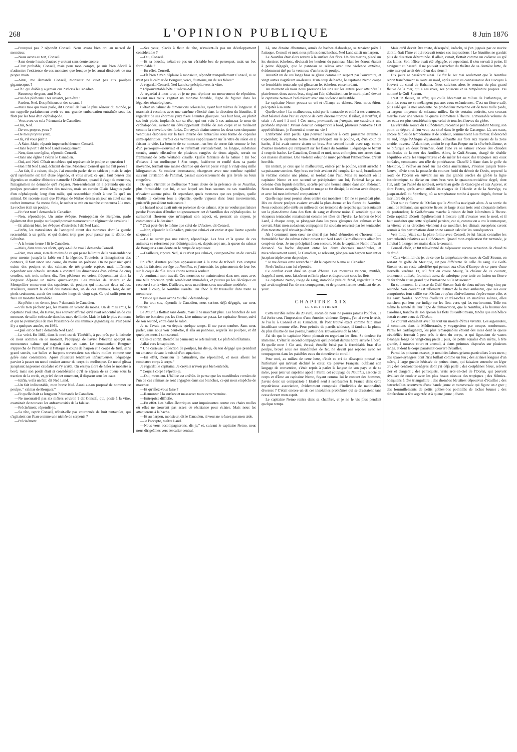268 L'OPINION PUBLIQUE 8 Juin 1876
—Pourquoi pas ? répondit Conseil. Nous avons bien cru au narwal de monsieur.
—Nous avons eu tort, Conseil.
—Sans doute ! mais d'autres y croient sans doute encore.
—C'est probable, Conseil, mais pour mon compte, je suis bien décidé à n'admettre l'existence de ces monstres que lorsque je les aurai disséqués de ma propre main.
—Ainsi, me demanda Conseil, monsieur ne croit pas aux poulpes gigantesques ?
—Eh ! qui diable y a jamais cru ? s'écria le Canadien.
—Beaucoup de gens, ami Ned.
—Pas des pêcheurs. Des savants, peut-être !
—Pardon, Ned. Des pêcheurs et des savants !
—Mais moi qui vous parle, dit Conseil de l'air le plus sérieux du monde, je me rappelle parfaitement avoir vu une grande embarcation entraînée sous les flots par les bras d'un céphalopode.
—Vous avez vu cela ? demanda le Canadien.
—Oui, Ned.
—De vos propres yeux ?
—De mes propres yeux.
—Où, s'il vous plaît ?
—A Saint-Malo, répartit imperturbablement Conseil.
—Dans le port ? dit Ned Land ironiquement.
—Non, dans une église, répondit Conseil.
—Dans une église ! s'écria le Canadien.
—Oui, ami Ned. C'était un tableau qui représentait le poulpe en question !
—Bon ! fit Ned Land, éclatant de rire. Monsieur Conseil qui me fait poser !
—Au fait, il a raison, dis-je. J'ai entendu parler de ce tableau ; mais le sujet qu'il représente est tiré d'une légende, et vous savez ce qu'il faut penser des légendes en matière d'histoire naturelle ! D'ailleurs, quand il s'agit de monstres, l'imagination ne demande qu'à s'égarer. Non-seulement on a prétendu que ces poulpes pouvaient entraîner des navires, mais un certain Olaüs Magnus parle d'un céphalopode, long d'un mille, qui ressemblait plutôt à une île qu'à un animal. On raconte aussi que l'évêque de Nidros dressa un jour un autel sur un rocher immense. Sa messe finie, le rocher se mit en marche et retourna à la mer. Le rocher était un poulpe.
—Et c'est tout ? demanda le Canadien.
—Non, répondis-je. Un autre évêque, Pontoppidan de Berghem, parle également d'un poulpe sur lequel pouvait manœuvrer un régiment de cavalerie !
—Ils allaient bien, les évêques d'autrefois ! dit Ned Land.
—Enfin, les naturalistes de l'antiquité citent des monstres dont la gueule ressemblait à un golfe, et qui étaient trop gros pour passer par le détroit de Gibraltar.
—A la bonne heure ! fit le Canadien.
—Mais, dans tous ces récits, qu'y a-t-il de vrai ? demanda Conseil.
—Rien, mes amis, rien du moins de ce qui passe la limite de la vraisemblance pour monter jusqu'à la fable ou à la légende. Toutefois, à l'imagination des conteurs, il faut sinon une cause, du moins un prétexte. On ne peut nier qu'il existe des poulpes et des calmars de très-grande espèce, mais inférieurs cependant aux cétacés. Aristote a constaté les dimensions d'un calmar de cinq coudées, soit trois mètres dix. Nos pêcheurs en voient fréquemment dont la longueur dépasse un mètre quatre-vingts. Les musées de Trieste et de Montpellier conservent des squelettes de poulpes qui mesurent deux mètres. D'ailleurs, suivant le calcul des naturalistes, un de ces animaux, long de six pieds seulement, aurait des tentacules longs de vingt-sept. Ce qui suffit pour en faire un monstre formidable.
—En pêche-t-on de nos jours ? demanda le Canadien.
—S'ils n'en pêchent pas, les marins en voient du moins. Un de mes amis, le capitaine Paul Bos, du Havre, m'a souvent affirmé qu'il avait rencontré un de ces monstres de taille colossale dans les mers de l'Inde. Mais le fait le plus étonnant et qui ne permet plus de nier l'existence de ces animaux gigantesques, s'est passé il y a quelques années, en 1861.
—Quel est ce fait ? demanda Ned Land.
—Le voici. En 1861, dans le nord-est de Ténériffe, à peu près par la latitude où nous sommes en ce moment, l'équipage de l'aviso l'Alecton aperçut un monstrueux calmar qui nageait dans ses eaux. Le commandant Bouguer s'approcha de l'animal, et il l'attaqua à coups de harpon et à coups de fusil, sans grand succès, car balles et harpons traversaient ses chairs molles comme une gelée sans consistance. Après plusieurs tentatives infructueuses, l'équipage parvint à passer un nœud coulant autour du corps du mollusque. Ce nœud glissa jusqu'aux nageoires caudales et s'y arrêta. On essaya alors de haler le monstre à bord, mais son poids était si considérable qu'il se sépara de sa queue sous la traction de la corde, et, privé de cet ornement, il disparut sous les eaux.
—Enfin, voilà un fait, dit Ned Land.
—Un fait indiscutable, mon brave Ned. Aussi a-t-on proposé de nommer ce poulpe, " calmar de Bouguer."
—Et quelle était sa longueur ? demanda le Canadien.
—Ne mesurait-il pas six mètres environ ? dit Conseil, qui, posté à la vitre, examinait de nouveau les anfractuosités de la falaise.
—Précisément, répondis-je.
—Sa tête, reprit Conseil, n'était-elle pas couronnée de huit tentacules, qui s'agitaient sur l'eau comme une nichée de serpents ?
—Précisément.
—Ses yeux, placés à fleur de tête, n'avaient-ils pas un développement considérable ?
—Oui, Conseil.
—Et sa bouche, n'était-ce pas un véritable bec de perroquet, mais un bec formidable ?
—En effet, Conseil.
—Eh bien ! n'en déplaise à monsieur, répondit tranquillement Conseil, si ce n'est pas le calmar de Bouguer, voici, du moins, un de ses frères."
Je regardai Conseil. Ned Land se précipita vers la vitre.
" L'épouvantable bête !" s'écria-t-il.
Je regardai à mon tour, et je ne pus réprimer un mouvement de répulsion. Devant mes yeux s'agitait un monstre horrible, digne de figurer dans les légendes tératologiques.
C'était un calmar de dimensions colossales, ayant huit mètres de longueur. Il marchait à reculons avec une extrême vélocité dans la direction du Nautilus. Il regardait de ses énormes yeux fixes à teintes glauques. Ses huit bras, ou plutôt ses huit pieds, implantés sur sa tête, qui ont valu à ces animaux le nom de céphalopodes, avaient un développement double de son corps et se tordaient comme la chevelure des furies. On voyait distinctement les deux cent cinquante ventouses disposées sur la face interne des tentacules sous forme de capsules semi-sphériques. Parfois ces ventouses s'appliquaient sur la vitre du salon en y faisant le vide. La bouche de ce monstre—un bec de corne fait comme le bec d'un perroquet—s'ouvrait et se refermait verticalement. Sa langue, substance cornée, armée elle-même de plusieurs rangées de dents aiguës, sortait en frémissant de cette véritable cisaille. Quelle fantaisie de la nature ! Un bec d'oiseau à un mollusque ! Son corps, fusiforme et renflé dans sa partie moyenne, formait une masse charnue qui devait peser vingt à vingt-cinq mille kilogrammes. Sa couleur inconstante, changeant avec une extrême rapidité suivant l'irritation de l'animal, passait successivement du gris livide au brun rougeâtre.
De quoi s'irritait ce mollusque ? Sans doute de la présence de ce Nautilus, plus formidable que lui, et sur lequel ses bras suceurs ou ses mandibules n'avaient aucune prise. Et cependant, quels monstres que ces poulpes, quelle vitalité le créateur leur a départie, quelle vigueur dans leurs mouvements, puisqu'ils possèdent trois cœurs !
Le hasard nous avait mis en présence de ce calmar, et je ne voulus pas laisser perdre l'occasion d'étudier soigneusement cet échantillon des céphalopodes. Je surmontai l'horreur que m'inspirait son aspect, et, prenant un crayon, je commençai à le dessiner.
" C'est peut-être le même que celui de l'Alecton, dit Conseil.
—Non, répondit le Canadien, puisque celui-ci est entier et que l'autre a perdu sa queue !
—Ce ne serait pas une raison, répondis-je. Les bras et la queue de ces animaux se reforment par rédintégration, et, depuis sept ans, la queue du calmar de Bouguer a sans doute eu le temps de repousser.
—D'ailleurs, riposta Ned, si ce n'est pas celui-ci, c'est peut-être un de ceux-là !"
En effet, d'autres poulpes apparaissaient à la vitre de tribord. J'en comptai sept. Ils faisaient cortége au Nautilus, et j'entendais les grincements de leur bec sur la coque de tôle. Nous étions servis à souhait.
Je continuai mon travail. Ces monstres se maintenaient dans nos eaux avec une telle précision qu'ils semblaient immobiles, et j'aurais pu les décalquer en raccourci sur la vitre. D'ailleurs, nous marchions sous une allure modérée.
Tout à coup, le Nautilus s'arrêta. Un choc le fit tressaillir dans toute sa membrure.
" Est-ce que nous avons touché ? demandai-je.
—En tout cas, répondit le Canadien, nous serions déjà dégagés, car nous flottons."
Le Nautilus flottait sans doute, mais il ne marchait plus. Les branches de son hélice ne battaient pas les flots. Une minute se passa. Le capitaine Nemo, suivi de son second, entra dans le salon.
Je ne l'avais pas vu depuis quelque temps. Il me parut sombre. Sans nous parler, sans nous voir peut-être, il alla au panneau, regarda les poulpes, et dit quelques mots à son second.
Celui-ci sortit. Bientôt les panneaux se refermèrent. Le plafond s'illumina.
J'allai vers le capitaine.
" Une curieuse collection de poulpes, lui dis-je, du ton dégagé que prendrait un amateur devant le cristal d'un aquarium.
—En effet, monsieur le naturaliste, me répondit-il, et nous allons les combattre corps à corps."
Je regardai le capitaine. Je croyais n'avoir pas bien entendu.
" Corps à corps ! répétai-je.
—Oui, monsieur. L'hélice est arrêtée. Je pense que les mandibules cornées de l'un de ces calmars se sont engagées dans ses branches, ce qui nous empêche de marcher.
—Et qu'allez-vous faire ?
—Remonter à la surface et massacrer toute cette vermine.
—Entreprise difficile.
—En effet. Les balles électriques sont impuissantes contre ces chairs molles où elles ne trouvent pas assez de résistance pour éclater. Mais nous les attaquerons à la hache.
—Et au harpon, monsieur, dit le Canadien, si vous ne refusez pas mon aide.
—Je l'accepte, maître Land.
—Nous vous accompagnerons, dis-je," et, suivant le capitaine Nemo, nous nous dirigeâmes vers l'escalier central.
Là, une dizaine d'hommes, armés de haches d'abordage, se tenaient prêts à l'attaque. Conseil et moi, nous prîmes deux haches. Ned Land saisit un harpon.
Le Nautilus était alors revenu à la surface des flots. Un des marins, placé sur les derniers échelons, dévissait les boulons du panneau. Mais les écrous étaient à peine dégagés, que le panneau se releva avec une violence extrême, évidemment tiré par la ventouse d'un bras de poulpe.
Aussitôt un de ces longs bras se glissa comme un serpent par l'ouverture, et vingt autres s'agitèrent au-dessus. D'un coup de hache, le capitaine Nemo coupa ce formidable tentacule, qui glissa sur les échelons en se tordant.
Au moment où nous nous pressions les uns sur les autres pour atteindre la plateforme, deux autres bras, cinglant l'air, s'abattirent sur le marin placé devant le capitaine Nemo et l'enlevèrent avec une violence irrésistible.
Le capitaine Nemo poussa un cri et s'élança au dehors. Nous nous étions précipités à sa suite.
Quelle scène ! Le malheureux, saisi par le tentacule et collé à ses ventouses, était balancé dans l'air au caprice de cette énorme trompe. Il râlait, il étouffait, il criait : A moi ! à moi ! Ces mots, prononcés en français, me causèrent une profonde stupeur ! J'avais donc un compatriote à bord, plusieurs peut-être ! Cet appel déchirant, je l'entendrai toute ma vie !
L'infortuné était perdu. Qui pouvait l'arracher à cette puissante étreinte ? Cependant, le capitaine Nemo s'était précipité sur le poulpe, et, d'un coup de hache, il lui avait encore abattu un bras. Son second luttait avec rage contre d'autres monstres qui rampaient sur les flancs du Nautilus. L'équipage se battait à coup de hache. Le Canadien, Conseil et moi, nous enfonçions nos armes dans ces masses charnues. Une violente odeur de musc pénétrait l'atmosphère. C'était horrible.
Un instant, je crus que le malheureux, enlacé par le poulpe, serait arraché à sa puissante succion. Sept bras sur huit avaient été coupés. Un seul, brandissant la victime comme une plume, se tordait dans l'air. Mais au moment où le capitaine Nemo et son second se précipitaient sur lui, l'animal lança une colonne d'un liquide noirâtre, secrété par une bourse située dans son abdomen. Nous en fûmes aveuglés. Quand ce nuage se fut dissipé, le calmar avait disparu, et avec lui mon infortuné compatriote !
Quelle rage nous poussa alors contre ces monstres ! On ne se possédait plus. Dix ou douze poulpes avaient envahi la plate-forme et les flancs du Nautilus. Nous roulions pêle-mêle au milieu de ces tronçons de serpents qui tressautaient sur la plate-forme dans des flots de sang et d'encre noire. Il semblait que ces visqueux tentacules renaissaient comme les têtes de l'hydre. Le harpon de Ned Land, à chaque coup, se plongeait dans les yeux glauques des calmars et les crevait. Mais mon audacieux compagnon fut soudain renversé par les tentacules d'un monstre qu'il n'avait pu éviter.
Ah ! comment mon cœur ne s'est-il pas brisé d'émotion et d'horreur ! Le formidable bec du calmar s'était ouvert sur Ned Land. Ce malheureux allait être coupé en deux. Je me précipitai à son secours. Mais le capitaine Nemo m'avait devancé. Sa hache disparut entre les deux énormes mandibules, et miraculeusement sauvé, le Canadien, se relevant, plongea son harpon tout entier jusqu'au triple cœur du poulpe.
" Je me devais cette revanche !" dit le capitaine Nemo au Canadien.
Ned s'inclina sans lui répondre.
Ce combat avait duré un quart d'heure. Les monstres vaincus, mutilés, frappés à mort, nous laissèrent enfin la place et disparurent sous les flots.
Le capitaine Nemo, rouge de sang, immobile près du fanal, regardait la mer qui avait englouti l'un de ses compagnons, et de grosses larmes coulaient de ses yeux.
CHAPITRE XIX
LE GULF-STREAM
Cette terrible scène du 20 avril, aucun de nous ne pourra jamais l'oublier. Je l'ai écrite sous l'impression d'une émotion violente. Depuis, j'en ai revu le récit, Je l'ai lu à Conseil et au Canadien. Ils l'ont trouvé exact comme fait, mais insuffisant comme effet. Pour peindre de pareils tableaux, il faudrait la plume du plus illustre de nos poëtes, l'auteur des Travailleurs de la Mer.
J'ai dit que le capitaine Nemo pleurait en regardant les flots. Sa douleur fut immense. C'était le second compagnon qu'il perdait depuis notre arrivée à bord. Et quelle mort ! Cet ami, écrasé, étouffé, brisé par le formidable bras d'un poulpe, broyé sous ses mandibules de fer, ne devait pas reposer avec ses compagnons dans les paisibles eaux du cimetière de corail !
Pour moi, au milieu de cette lutte, c'était ce cri de désespoir poussé par l'infortuné qui m'avait déchiré le cœur. Ce pauvre Français, oubliant son langage de convention, s'était repris à parler la langue de son pays et de sa mère, pour jeter un suprême appel ! Parmi cet équipage du Nautilus, associé de corps et d'âme au capitaine Nemo, fuyant comme lui le contact des hommes, j'avais donc un compatriote ! Etait-il seul à représenter la France dans cette mystérieuse association, évidemment composée d'individus de nationalités diverses ? C'était encore un de ces insolubles problèmes qui se dressaient sans cesse devant mon esprit.
Le capitaine Nemo rentra dans sa chambre, et je ne le vis plus pendant quelque temps.
Mais qu'il devait être triste, désespéré, irrésolu, si j'en jugeais par ce navire dont il était l'âme et qui recevait toutes ses impressions ! Le Nautilus ne gardait plus de direction déterminée. Il allait, venait, flottait comme un cadavre au gré des lames. Son hélice avait été dégagée, et cependant, il s'en servait à peine. Il naviguait au hasard. Il ne pouvait s'arracher du théâtre de sa dernière lutte, de cette mer qui avait dévoré un des siens !
Dix jours se passèrent ainsi. Ce fut le 1er mai seulement que le Nautilus reprit franchement sa route au nord, après avoir eu connaissance des Lucayes à l'ouvert du canal de Bahama. Nous suivions alors le courant du plus grand fleuve de la mer, qui a ses rives, ses poissons et sa température propres. J'ai nommé le Gulf-Stream.
C'est un fleuve, en effet, qui coule librement au milieu de l'Atlantique, et dont les eaux ne se mélangent pas aux eaux océaniennes. C'est un fleuve salé, plus salé que la mer ambiante. Sa profondeur moyenne est de trois mille pieds, sa largeur moyenne de soixante milles. En de certains endroits, son courant marche avec une vitesse de quatre kilomètres à l'heure. L'invariable volume de ses eaux est plus considérable que celui de tous les fleuves du globe.
La véritable source du Gulf-Stream, reconnue par le commandant Maury, son point de départ, si l'on veut, est situé dans le golfe de Gascogne. Là, ses eaux, encore faibles de température et de couleur, commencent à se former. Il descend au sud, longe l'Afrique équatoriale, échauffe ses flots aux rayons de la zone torride, traverse l'Atlantique, atteint le cap San-Roque sur la côte brésilienne, et se bifurque en deux branches, dont l'une va se saturer encore des chaudes molécules de la mer des Antilles. Alors, le Gulf-Stream, chargé de rétablir l'équilibre entre les températures et de mêler les eaux des tropiques aux eaux boréales, commence son rôle de pondérateur. Chauffé à blanc dans le golfe du Mexique, il s'élève au nord sur les côtes américaines, s'avance jusqu'à Terre-Neuve, dévie sous la poussée du courant froid du détroit de Davis, reprend la route de l'Océan en suivant sur un des grands cercles du globle la ligne loxodromique, se divise en deux bras vers le quarante-troisième degré, dont l'un, aidé par l'alizé du nord-est, revient au golfe de Gascogne et aux Açores, et dont l'autre, après avoir attiédi les rivages de l'Irlande et de la Norvége, va jusqu'au-delà du Spitzberg, où sa température tombe à quatre degrés, former la mer libre du pôle.
C'est sur ce fleuve de l'Océan que le Nautilus naviguait alors. A sa sortie du canal de Bahama, sur quatorze lieues de large et sur trois cent cinquante mètres de profondeur, le Gulf-Stream marche à raison de huit kilomètres à l'heure. Cette rapidité décroit régulièrement à mesure qu'il s'avance vers le nord, et il faut souhaiter que cette régularité persiste, car si, comme on a cru le remarquer, sa vitesse et sa direction viennent à se modifier, les climats européens seront soumis à des perturbations dont on ne saurait calculer les conséquences.
Vers midi, j'étais sur la plate-forme avec Conseil. Je lui faisais connaître les particularités relatives au Gulf-Stream. Quand mon explication fut terminée, je l'invitai à plonger ses mains dans le courant.
Conseil obéit, et fut très-étonné de n'éprouver aucune sensation de chaud ni de froid.
" Cela vient, lui dis-je, de ce que la température des eaux du Gulf-Stream, en sortant du golfe du Mexique, est peu différente de celle du sang. Ce Gulf-Stream est un vaste calorifère qui permet aux côtes d'Europe de se parer d'une éternelle verdure. Et, s'il faut en croire Maury, la chaleur de ce courant, totalement utilisée, fournirait assez de calorique pour tenir en fusion un fleuve de fer fondu aussi grand que l'Amazone ou le Missouri."
En ce moment, la vitesse du Gulf-Stream était de deux mètres ving-cinq par seconde. Son courant est tellement distinct de la mer ambiante, que ses eaux comprimées font saillie sur l'Océan et qu'un dénivellement s'opère entre elles et les eaux froides. Sombres d'ailleurs et très-riches en matières salines, elles tranchent par leur pur indigo sur les flots verts qui les environnent. Telle est même la netteté de leur ligne de démarcation, que le Nautilus, à la hauteur des Carolines, trancha de son éperon les flots du Gulf-Stream, tandis que son hélice battait encore ceux de l'Océan.
Ce courant entraînait avec lui tout un monde d'êtres vivants. Les argonautes, si communs dans la Méditerranée, y voyageaient par troupes nombreuses. Parmi les cartilagineux, les plus remarquables étaient des raies dont la queue très-déliée formait à peu près le tiers du corps, et qui figuraient de vastes losanges longs de vingt-cinq pieds ; puis, de petits squales d'un mètre, à tête grande, à museau court et arrondi, à dents pointues disposées sur plusieurs rangs, et dont le corps paraissait couvert d'écailles.
Parmi les poissons osseux, je notai des labres-grisons particuliers à ces mers ; des spares-synagres dont l'iris brillait comme un feu ; des sciènes longues d'un mètre, à large gueule hérissée de petites dents, qui faisaient entendre un léger cri ; des centronotes-nègres dont j'ai déjà parlé ; des coriphènes bleus, relevés d'or et d'argent ; des perroquets, vrais arcs-en-ciel de l'Océan, qui peuvent rivaliser de couleur avec les plus beaux oiseaux des tropiques ; des blémies-bosquiens à tête triangulaire ; des rhombes bleuâtres dépourvus d'écailles ; des batrachoïdes recouverts d'une bande jaune et transversale qui figure un t grec ; des fourmillements de petits gobies-bos pointillés de taches brunes ; des diptérodons à tête argentée et à queue jaune ; divers